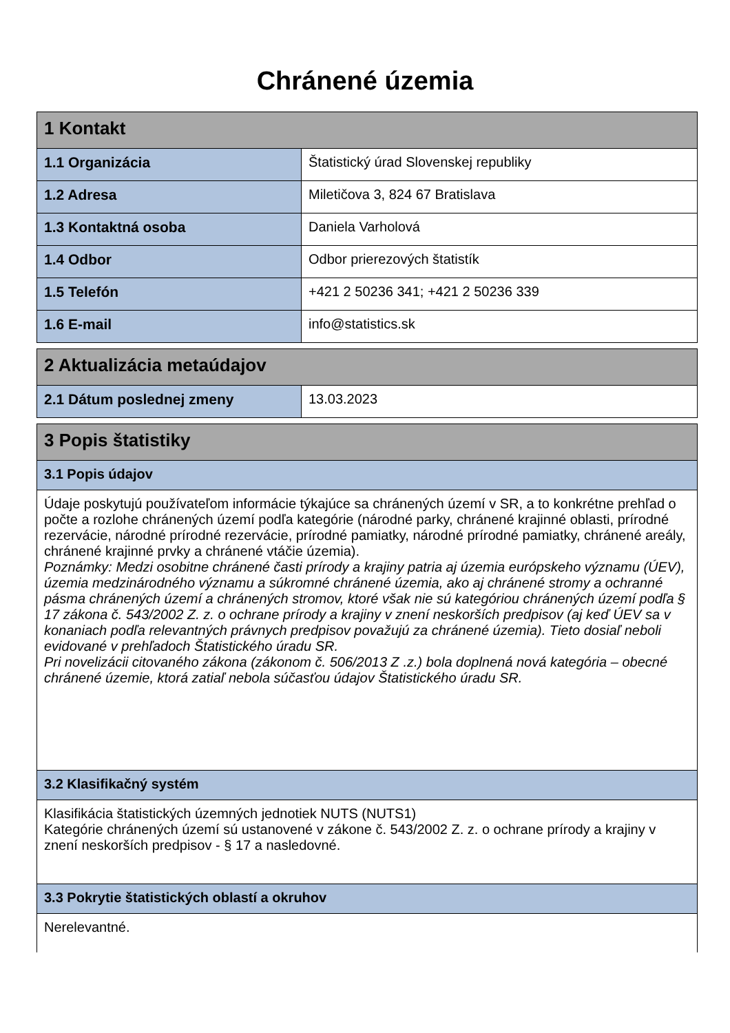Chránené územia
| 1 Kontakt | |
| 1.1 Organizácia | Štatistický úrad Slovenskej republiky |
| 1.2 Adresa | Miletičova 3, 824 67 Bratislava |
| 1.3 Kontaktná osoba | Daniela Varholová |
| 1.4 Odbor | Odbor prierezových štatistík |
| 1.5 Telefón | +421 2 50236 341; +421 2 50236 339 |
| 1.6 E-mail | info@statistics.sk |
| 2 Aktualizácia metaúdajov | |
| 2.1 Dátum poslednej zmeny | 13.03.2023 |
| 3 Popis štatistiky |
| 3.1 Popis údajov |
| Údaje poskytujú používateľom informácie týkajúce sa chránených území v SR, a to konkrétne prehľad o počte a rozlohe chránených území podľa kategórie (národné parky, chránené krajinné oblasti, prírodné rezervácie, národné prírodné rezervácie, prírodné pamiatky, národné prírodné pamiatky, chránené areály, chránené krajinné prvky a chránené vtáčie územia). Poznámky: Medzi osobitne chránené časti prírody a krajiny patria aj územia európskeho významu (ÚEV), územia medzinárodného významu a súkromné chránené územia, ako aj chránené stromy a ochranné pásma chránených území a chránených stromov, ktoré však nie sú kategóriou chránených území podľa § 17 zákona č. 543/2002 Z. z. o ochrane prírody a krajiny v znení neskorších predpisov (aj keď ÚEV sa v konaniach podľa relevantných právnych predpisov považujú za chránené územia). Tieto dosiaľ neboli evidované v prehľadoch Štatistického úradu SR. Pri novelizácii citovaného zákona (zákonom č. 506/2013 Z .z.) bola doplnená nová kategória – obecné chránené územie, ktorá zatiaľ nebola súčasťou údajov Štatistického úradu SR. |
| 3.2 Klasifikačný systém |
| Klasifikácia štatistických územných jednotiek NUTS (NUTS1) Kategórie chránených území sú ustanovené v zákone č. 543/2002 Z. z. o ochrane prírody a krajiny v znení neskorších predpisov - § 17 a nasledovné. |
| 3.3 Pokrytie štatistických oblastí a okruhov |
| Nerelevantné. |